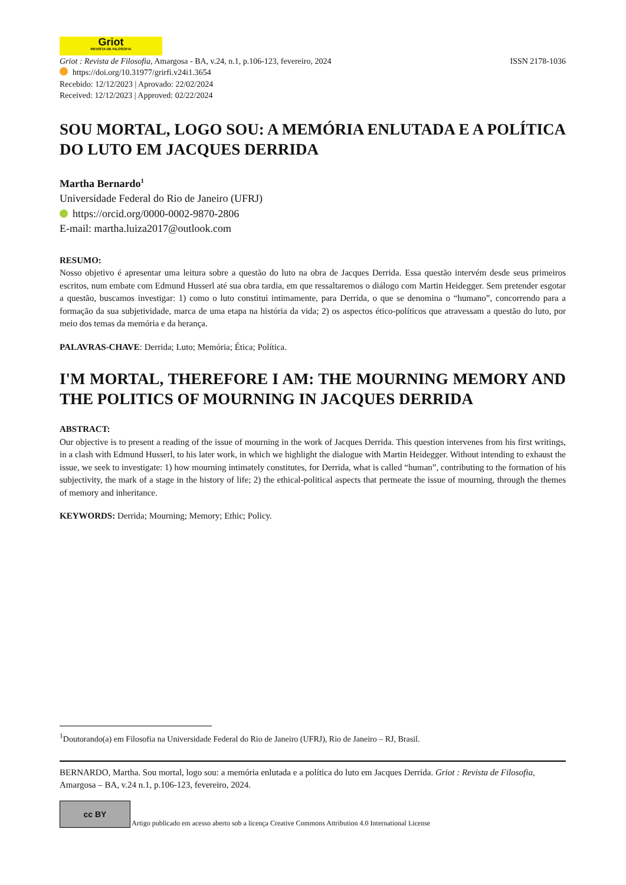Griot REVISTA DE FILOSOFIA
Griot : Revista de Filosofia, Amargosa - BA, v.24, n.1, p.106-123, fevereiro, 2024 ISSN 2178-1036
https://doi.org/10.31977/grirfi.v24i1.3654
Recebido: 12/12/2023 | Aprovado: 22/02/2024
Received: 12/12/2023 | Approved: 02/22/2024
SOU MORTAL, LOGO SOU: A MEMÓRIA ENLUTADA E A POLÍTICA DO LUTO EM JACQUES DERRIDA
Martha Bernardo<sup>1</sup>
Universidade Federal do Rio de Janeiro (UFRJ)
https://orcid.org/0000-0002-9870-2806
E-mail: martha.luiza2017@outlook.com
RESUMO:
Nosso objetivo é apresentar uma leitura sobre a questão do luto na obra de Jacques Derrida. Essa questão intervém desde seus primeiros escritos, num embate com Edmund Husserl até sua obra tardia, em que ressaltaremos o diálogo com Martin Heidegger. Sem pretender esgotar a questão, buscamos investigar: 1) como o luto constitui intimamente, para Derrida, o que se denomina o “humano”, concorrendo para a formação da sua subjetividade, marca de uma etapa na história da vida; 2) os aspectos ético-políticos que atravessam a questão do luto, por meio dos temas da memória e da herança.
PALAVRAS-CHAVE: Derrida; Luto; Memória; Ética; Política.
I'M MORTAL, THEREFORE I AM: THE MOURNING MEMORY AND THE POLITICS OF MOURNING IN JACQUES DERRIDA
ABSTRACT:
Our objective is to present a reading of the issue of mourning in the work of Jacques Derrida. This question intervenes from his first writings, in a clash with Edmund Husserl, to his later work, in which we highlight the dialogue with Martin Heidegger. Without intending to exhaust the issue, we seek to investigate: 1) how mourning intimately constitutes, for Derrida, what is called “human”, contributing to the formation of his subjectivity, the mark of a stage in the history of life; 2) the ethical-political aspects that permeate the issue of mourning, through the themes of memory and inheritance.
KEYWORDS: Derrida; Mourning; Memory; Ethic; Policy.
<sup>1</sup> Doutorando(a) em Filosofia na Universidade Federal do Rio de Janeiro (UFRJ), Rio de Janeiro – RJ, Brasil.
BERNARDO, Martha. Sou mortal, logo sou: a memória enlutada e a política do luto em Jacques Derrida. Griot : Revista de Filosofia, Amargosa – BA, v.24 n.1, p.106-123, fevereiro, 2024.
cc BY Artigo publicado em acesso aberto sob a licença Creative Commons Attribution 4.0 International License